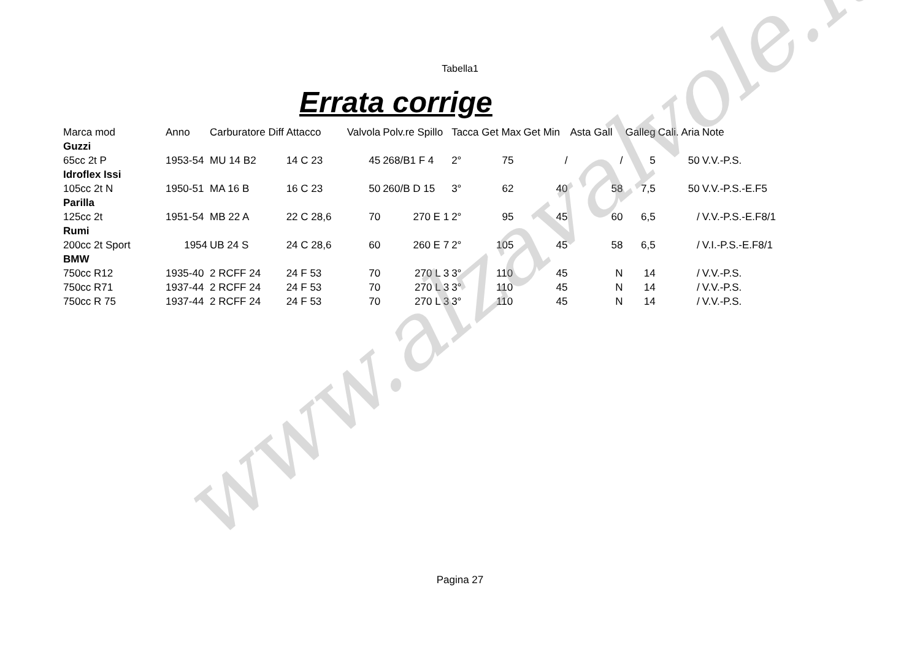Tabella1
Errata corrige
| Marca mod | Anno | Carburatore Diff | Attacco | Valvola | Polv.re Spillo | Tacca Get Max | Get Min | Asta Gall | Galleg | Cali. Aria | Note |
| --- | --- | --- | --- | --- | --- | --- | --- | --- | --- | --- | --- |
| Guzzi | | | | | | | | | | | |
| 65cc 2t P | 1953-54 | MU 14 B2 | 14 C 23 | 45 | 268/B1 F 4 | 2° 75 | / | / | 5 | 50 | V.V.-P.S. |
| Idroflex Issi | | | | | | | | | | | |
| 105cc 2t N | 1950-51 | MA 16 B | 16 C 23 | 50 | 260/B D 15 | 3° 62 | 40 | 58 | 7,5 | 50 | V.V.-P.S.-E.F5 |
| Parilla | | | | | | | | | | | |
| 125cc 2t | 1951-54 | MB 22 A | 22 C 28,6 | 70 | 270 E 1 | 2° 95 | 45 | 60 | 6,5 | / | V.V.-P.S.-E.F8/1 |
| Rumi | | | | | | | | | | | |
| 200cc 2t Sport | 1954 | UB 24 S | 24 C 28,6 | 60 | 260 E 7 | 2° 105 | 45 | 58 | 6,5 | / | V.I.-P.S.-E.F8/1 |
| BMW | | | | | | | | | | | |
| 750cc R12 | 1935-40 | 2 RCFF 24 | 24 F 53 | 70 | 270 L 3 | 3° 110 | 45 | N | 14 | / | V.V.-P.S. |
| 750cc R71 | 1937-44 | 2 RCFF 24 | 24 F 53 | 70 | 270 L 3 | 3° 110 | 45 | N | 14 | / | V.V.-P.S. |
| 750cc R 75 | 1937-44 | 2 RCFF 24 | 24 F 53 | 70 | 270 L 3 | 3° 110 | 45 | N | 14 | / | V.V.-P.S. |
www.alzavalvole.it Pagina 27